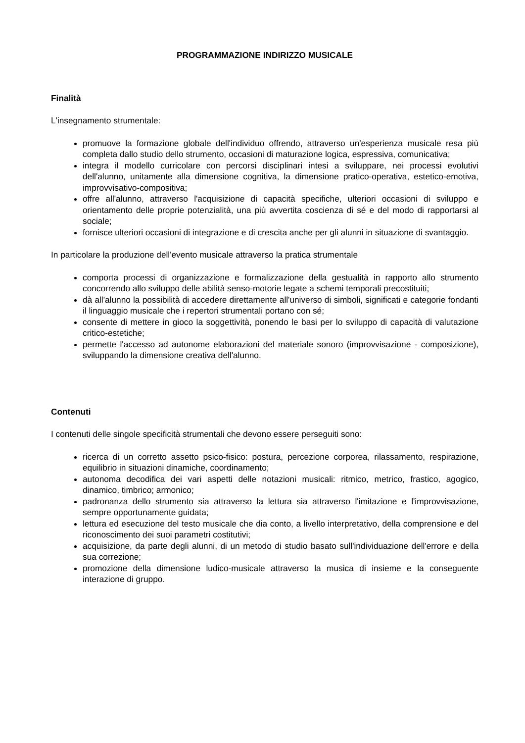PROGRAMMAZIONE INDIRIZZO MUSICALE
Finalità
L'insegnamento strumentale:
promuove la formazione globale dell'individuo offrendo, attraverso un'esperienza musicale resa più completa dallo studio dello strumento, occasioni di maturazione logica, espressiva, comunicativa;
integra il modello curricolare con percorsi disciplinari intesi a sviluppare, nei processi evolutivi dell'alunno, unitamente alla dimensione cognitiva, la dimensione pratico-operativa, estetico-emotiva, improvvisativo-compositiva;
offre all'alunno, attraverso l'acquisizione di capacità specifiche, ulteriori occasioni di sviluppo e orientamento delle proprie potenzialità, una più avvertita coscienza di sé e del modo di rapportarsi al sociale;
fornisce ulteriori occasioni di integrazione e di crescita anche per gli alunni in situazione di svantaggio.
In particolare la produzione dell'evento musicale attraverso la pratica strumentale
comporta processi di organizzazione e formalizzazione della gestualità in rapporto allo strumento concorrendo allo sviluppo delle abilità senso-motorie legate a schemi temporali precostituiti;
dà all'alunno la possibilità di accedere direttamente all'universo di simboli, significati e categorie fondanti il linguaggio musicale che i repertori strumentali portano con sé;
consente di mettere in gioco la soggettività, ponendo le basi per lo sviluppo di capacità di valutazione critico-estetiche;
permette l'accesso ad autonome elaborazioni del materiale sonoro (improvvisazione - composizione), sviluppando la dimensione creativa dell'alunno.
Contenuti
I contenuti delle singole specificità strumentali che devono essere perseguiti sono:
ricerca di un corretto assetto psico-fisico: postura, percezione corporea, rilassamento, respirazione, equilibrio in situazioni dinamiche, coordinamento;
autonoma decodifica dei vari aspetti delle notazioni musicali: ritmico, metrico, frastico, agogico, dinamico, timbrico; armonico;
padronanza dello strumento sia attraverso la lettura sia attraverso l'imitazione e l'improvvisazione, sempre opportunamente guidata;
lettura ed esecuzione del testo musicale che dia conto, a livello interpretativo, della comprensione e del riconoscimento dei suoi parametri costitutivi;
acquisizione, da parte degli alunni, di un metodo di studio basato sull'individuazione dell'errore e della sua correzione;
promozione della dimensione ludico-musicale attraverso la musica di insieme e la conseguente interazione di gruppo.